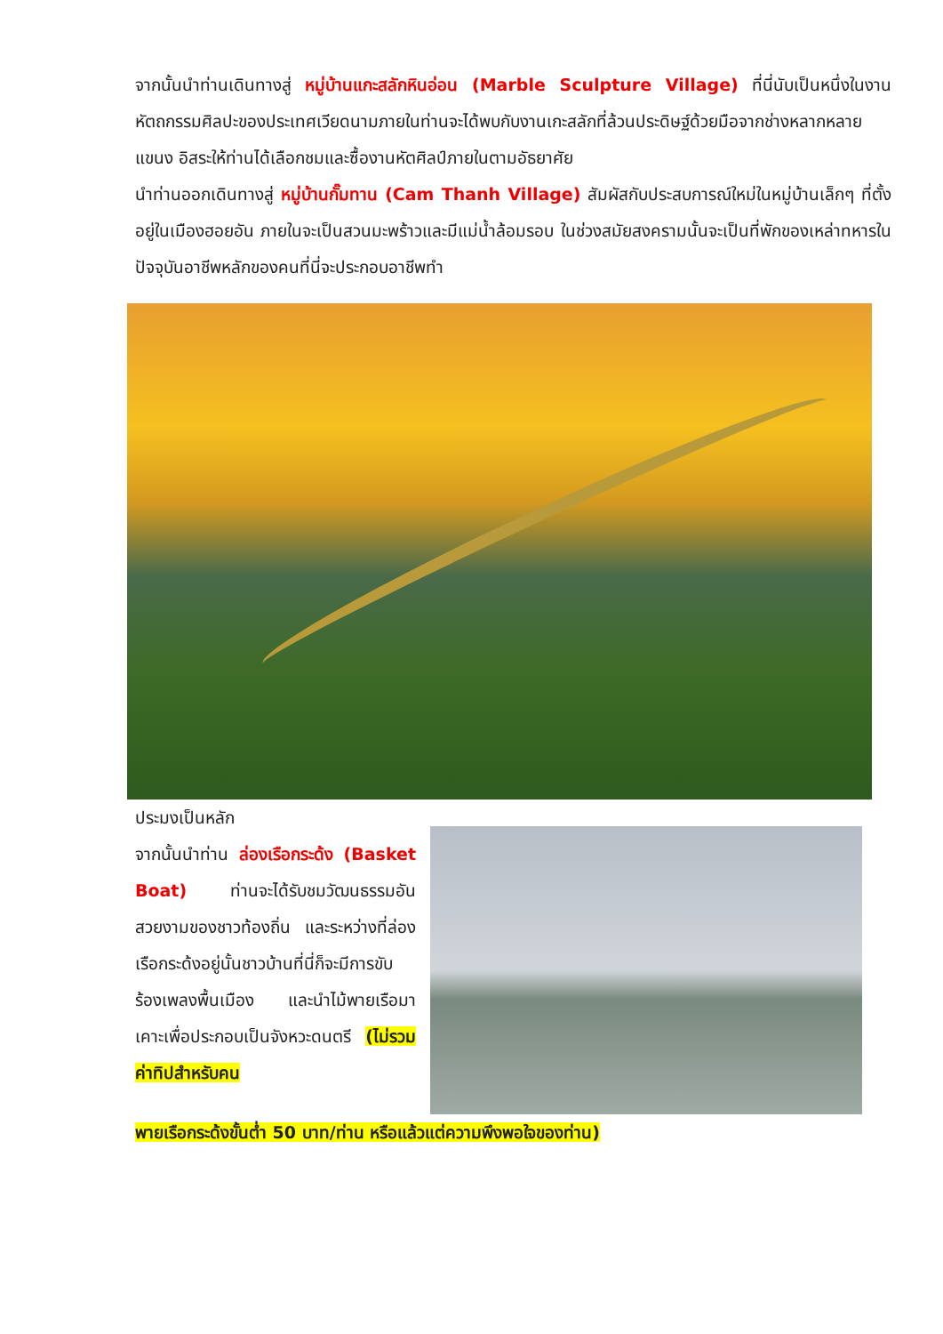จากนั้นนำท่านเดินทางสู่ หมู่บ้านแกะสลักหินอ่อน (Marble Sculpture Village) ที่นี่นับเป็นหนึ่งในงานหัตถกรรมศิลปะของประเทศเวียดนามภายในท่านจะได้พบกับงานเกะสลักที่ล้วนประดิษฐ์ด้วยมือจากช่างหลากหลายแขนง อิสระให้ท่านได้เลือกชมและซื้องานหัตศิลป์ภายในตามอัธยาศัย
นำท่านออกเดินทางสู่ หมู่บ้านกั๊มทาน (Cam Thanh Village) สัมผัสกับประสบการณ์ใหม่ในหมู่บ้านเล็กๆ ที่ตั้งอยู่ในเมืองฮอยอัน ภายในจะเป็นสวนมะพร้าวและมีแม่น้ำล้อมรอบ ในช่วงสมัยสงครามนั้นจะเป็นที่พักของเหล่าทหารในปัจจุบันอาชีพหลักของคนที่นี่จะประกอบอาชีพทำ
ประมงเป็นหลัก
จากนั้นนำท่าน ล่องเรือกระด้ง (Basket Boat) ท่านจะได้รับชมวัฒนธรรมอันสวยงามของชาวท้องถิ่น และระหว่างที่ล่องเรือกระด้งอยู่นั้นชาวบ้านที่นี่ก็จะมีการขับร้องเพลงพื้นเมือง และนำไม้พายเรือมาเคาะเพื่อประกอบเป็นจังหวะดนตรี (ไม่รวมค่าทิปสำหรับคน
พายเรือกระด้งขั้นต่ำ 50 บาท/ท่าน หรือแล้วแต่ความพึงพอใจของท่าน)